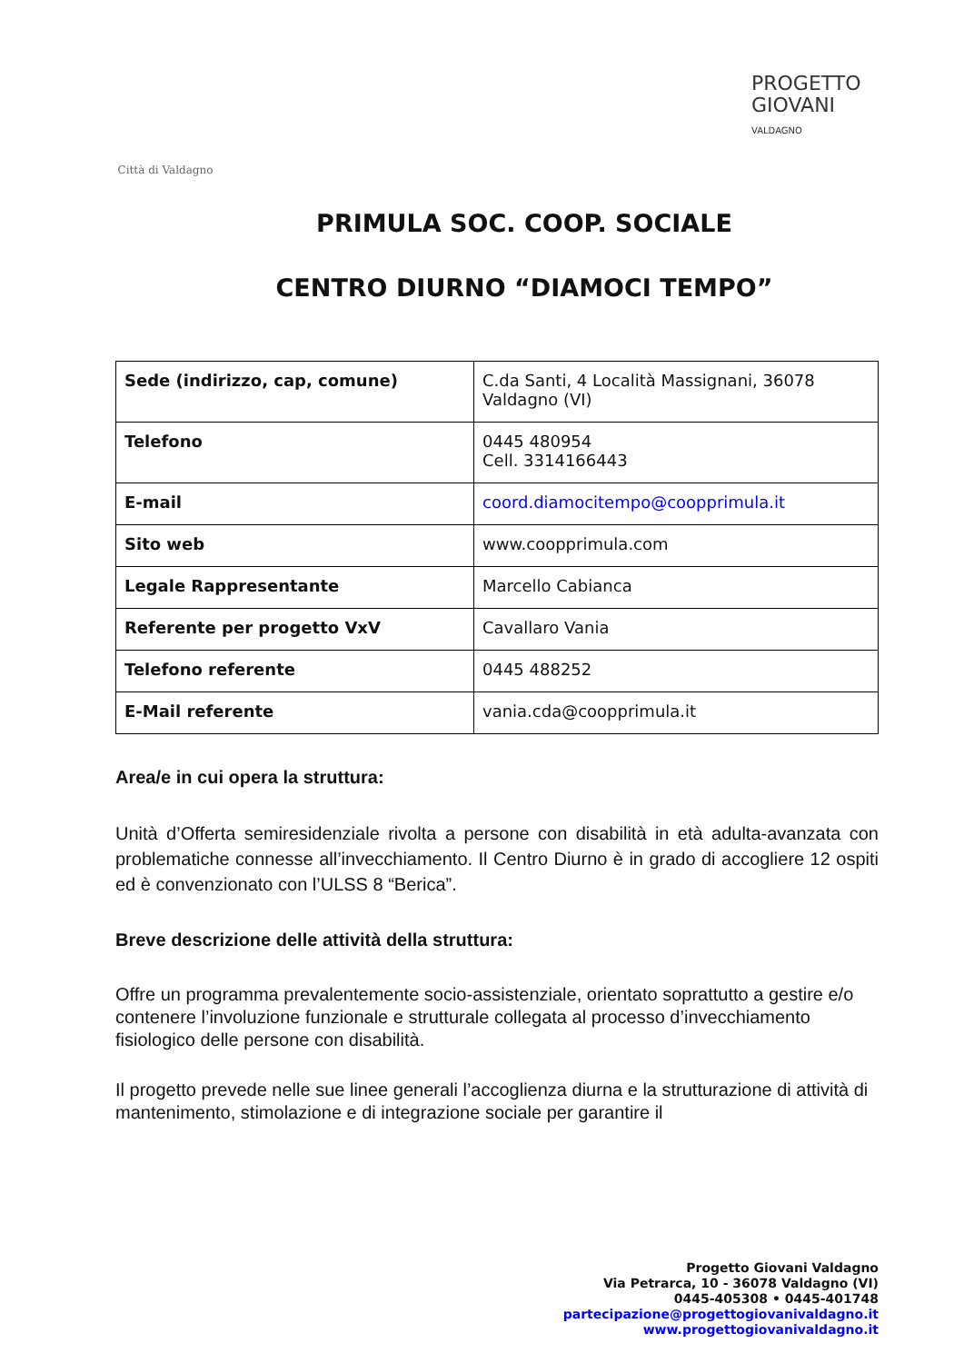Città di Valdagno
PROGETTO
GIOVANI
VALDAGNO
PRIMULA SOC. COOP. SOCIALE
CENTRO DIURNO “DIAMOCI TEMPO”
| Sede (indirizzo, cap, comune) | C.da Santi, 4 Località Massignani, 36078 Valdagno (VI) |
| Telefono | 0445 480954 Cell. 3314166443 |
| E-mail | coord.diamocitempo@coopprimula.it |
| Sito web | www.coopprimula.com |
| Legale Rappresentante | Marcello Cabianca |
| Referente per progetto VxV | Cavallaro Vania |
| Telefono referente | 0445 488252 |
| E-Mail referente | vania.cda@coopprimula.it |
Area/e in cui opera la struttura:
Unità d’Offerta semiresidenziale rivolta a persone con disabilità in età adulta-avanzata con problematiche connesse all’invecchiamento. Il Centro Diurno è in grado di accogliere 12 ospiti ed è convenzionato con l’ULSS 8 “Berica”.
Breve descrizione delle attività della struttura:
Offre un programma prevalentemente socio-assistenziale, orientato soprattutto a gestire e/o contenere l’involuzione funzionale e strutturale collegata al processo d’invecchiamento fisiologico delle persone con disabilità.
Il progetto prevede nelle sue linee generali l’accoglienza diurna e la strutturazione di attività di mantenimento, stimolazione e di integrazione sociale per garantire il
Progetto Giovani Valdagno
Via Petrarca, 10 - 36078 Valdagno (VI)
0445-405308 • 0445-401748
partecipazione@progettogiovanivaldagno.it
www.progettogiovanivaldagno.it